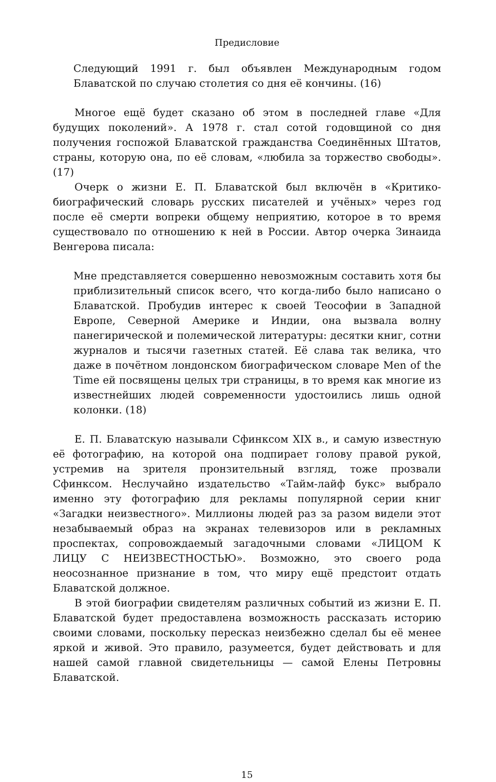Предисловие
Следующий 1991 г. был объявлен Международным годом Блаватской по случаю столетия со дня её кончины. (16)
Многое ещё будет сказано об этом в последней главе «Для будущих поколений». А 1978 г. стал сотой годовщиной со дня получения госпожой Блаватской гражданства Соединённых Штатов, страны, которую она, по её словам, «любила за торжество свободы». (17)
Очерк о жизни Е. П. Блаватской был включён в «Критико-биографический словарь русских писателей и учёных» через год после её смерти вопреки общему неприятию, которое в то время существовало по отношению к ней в России. Автор очерка Зинаида Венгерова писала:
Мне представляется совершенно невозможным составить хотя бы приблизительный список всего, что когда-либо было написано о Блаватской. Пробудив интерес к своей Теософии в Западной Европе, Северной Америке и Индии, она вызвала волну панегирической и полемической литературы: десятки книг, сотни журналов и тысячи газетных статей. Её слава так велика, что даже в почётном лондонском биографическом словаре Men of the Time ей посвящены целых три страницы, в то время как многие из известнейших людей современности удостоились лишь одной колонки. (18)
Е. П. Блаватскую называли Сфинксом XIX в., и самую известную её фотографию, на которой она подпирает голову правой рукой, устремив на зрителя пронзительный взгляд, тоже прозвали Сфинксом. Неслучайно издательство «Тайм-лайф букс» выбрало именно эту фотографию для рекламы популярной серии книг «Загадки неизвестного». Миллионы людей раз за разом видели этот незабываемый образ на экранах телевизоров или в рекламных проспектах, сопровождаемый загадочными словами «ЛИЦОМ К ЛИЦУ С НЕИЗВЕСТНОСТЬЮ». Возможно, это своего рода неосознанное признание в том, что миру ещё предстоит отдать Блаватской должное.
В этой биографии свидетелям различных событий из жизни Е. П. Блаватской будет предоставлена возможность рассказать историю своими словами, поскольку пересказ неизбежно сделал бы её менее яркой и живой. Это правило, разумеется, будет действовать и для нашей самой главной свидетельницы — самой Елены Петровны Блаватской.
15